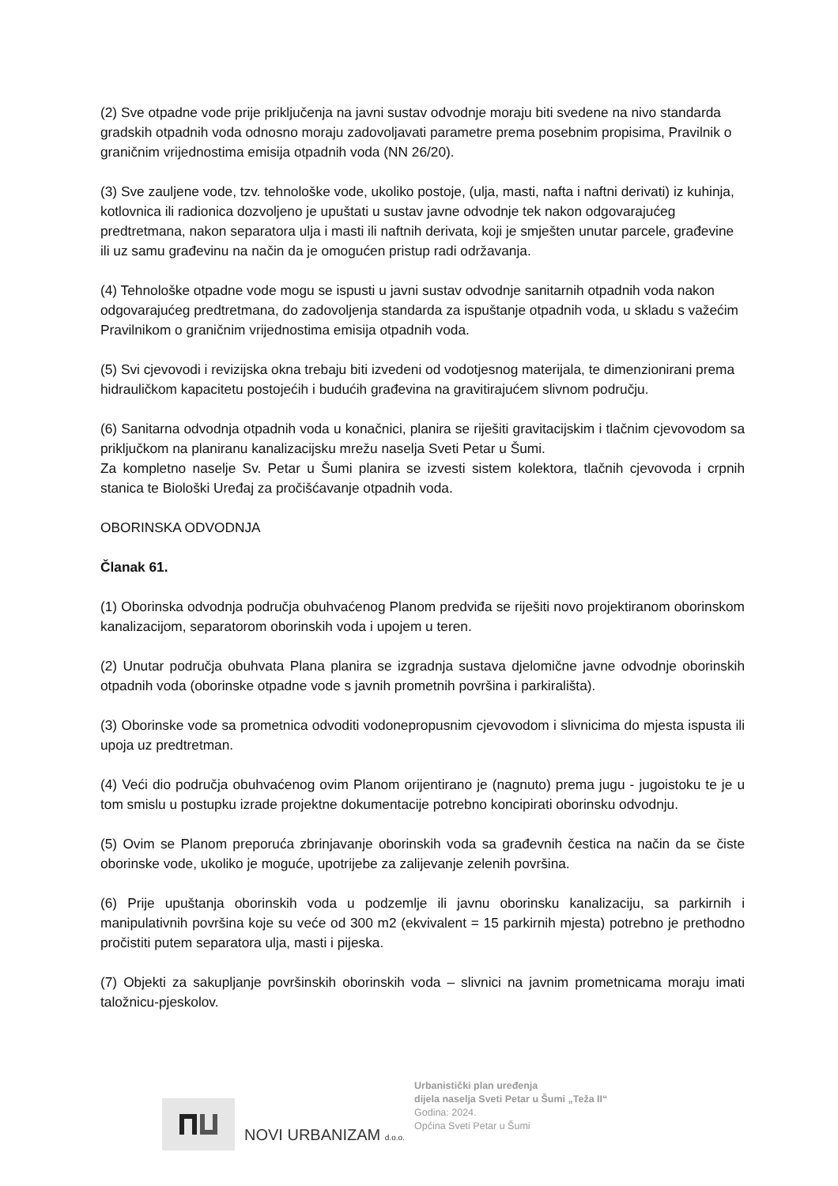(2) Sve otpadne vode prije priključenja na javni sustav odvodnje moraju biti svedene na nivo standarda gradskih otpadnih voda odnosno moraju zadovoljavati parametre prema posebnim propisima, Pravilnik o graničnim vrijednostima emisija otpadnih voda (NN 26/20).
(3) Sve zauljene vode, tzv. tehnološke vode, ukoliko postoje, (ulja, masti, nafta i naftni derivati) iz kuhinja, kotlovnica ili radionica dozvoljeno je upuštati u sustav javne odvodnje tek nakon odgovarajućeg predtretmana, nakon separatora ulja i masti ili naftnih derivata, koji je smješten unutar parcele, građevine ili uz samu građevinu na način da je omogućen pristup radi održavanja.
(4) Tehnološke otpadne vode mogu se ispusti u javni sustav odvodnje sanitarnih otpadnih voda nakon odgovarajućeg predtretmana, do zadovoljenja standarda za ispuštanje otpadnih voda, u skladu s važećim Pravilnikom o graničnim vrijednostima emisija otpadnih voda.
(5) Svi cjevovodi i revizijska okna trebaju biti izvedeni od vodotjesnog materijala, te dimenzionirani prema hidrauličkom kapacitetu postojećih i budućih građevina na gravitirajućem slivnom području.
(6) Sanitarna odvodnja otpadnih voda u konačnici, planira se riješiti gravitacijskim i tlačnim cjevovodom sa priključkom na planiranu kanalizacijsku mrežu naselja Sveti Petar u Šumi.
Za kompletno naselje Sv. Petar u Šumi planira se izvesti sistem kolektora, tlačnih cjevovoda i crpnih stanica te Biološki Uređaj za pročišćavanje otpadnih voda.
OBORINSKA ODVODNJA
Članak 61.
(1) Oborinska odvodnja područja obuhvaćenog Planom predviđa se riješiti novo projektiranom oborinskom kanalizacijom, separatorom oborinskih voda i upojem u teren.
(2) Unutar područja obuhvata Plana planira se izgradnja sustava djelomične javne odvodnje oborinskih otpadnih voda (oborinske otpadne vode s javnih prometnih površina i parkirališta).
(3) Oborinske vode sa prometnica odvoditi vodonepropusnim cjevovodom i slivnicima do mjesta ispusta ili upoja uz predtretman.
(4) Veći dio područja obuhvaćenog ovim Planom orijentirano je (nagnuto) prema jugu - jugoistoku te je u tom smislu u postupku izrade projektne dokumentacije potrebno koncipirati oborinsku odvodnju.
(5) Ovim se Planom preporuća zbrinjavanje oborinskih voda sa građevnih čestica na način da se čiste oborinske vode, ukoliko je moguće, upotrijebe za zalijevanje zelenih površina.
(6) Prije upuštanja oborinskih voda u podzemlje ili javnu oborinsku kanalizaciju, sa parkirnih i manipulativnih površina koje su veće od 300 m2 (ekvivalent = 15 parkirnih mjesta) potrebno je prethodno pročistiti putem separatora ulja, masti i pijeska.
(7) Objekti za sakupljanje površinskih oborinskih voda – slivnici na javnim prometnicama moraju imati taložnicu-pjeskolov.
NOVI URBANIZAM d.o.o.
Urbanistički plan uređenja
dijela naselja Sveti Petar u Šumi „Teža II“
Godina: 2024.
Općina Sveti Petar u Šumi